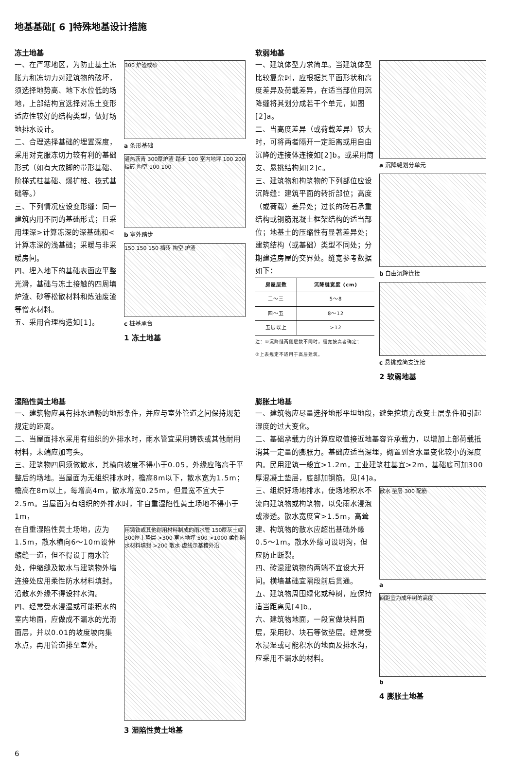地基基础[ 6 ]特殊地基设计措施
冻土地基
一、在严寒地区，为防止基土冻胀力和冻切力对建筑物的破坏，须选择地势高、地下水位低的场地，上部结构宜选择对冻土变形适应性较好的结构类型，做好场地排水设计。
二、合理选择基础的埋置深度，采用对克服冻切力较有利的基础形式（如有大放脚的带形基础、阶梯式柱基础、爆扩桩、筏式基础等。）
三、下列情况应设变形缝：同一建筑内用不同的基础形式；且采用埋深>计算冻深的深基础和<计算冻深的浅基础；采暖与非采暖房间。
四、埋入地下的基础表面应平整光滑，基础与冻土接触的四周填炉渣、砂等松散材料和炼油废渣等憎水材料。
五、采用合理构造如[1]。
300 炉渣或砂
a 条形基础
灌热沥青 300厚炉渣 踏步 100 室内地坪 100 200 挡砖 掏空 100 100
b 室外踏步
150 150 150 挡砖 掏空 炉渣
c 桩基承台
1 冻土地基
软弱地基
一、建筑体型力求简单。当建筑体型比较复杂时，应根据其平面形状和高度差异及荷载差异，在适当部位用沉降缝将其划分成若干个单元，如图[2]a。
二、当高度差异（或荷载差异）较大时，可将两者隔开一定距离或用自由沉降的连接体连接如[2]b。或采用筒支、悬挑结构如[2]c。
三、建筑物和构筑物的下列部位应设沉降缝：建筑平面的转折部位；高度（或荷载）差异处；过长的砖石承重结构或钢筋混凝土框架结构的适当部位；地基土的压缩性有显著差异处；建筑结构（或基础）类型不同处；分期建造房屋的交界处。缝宽参考数据如下：
| 房屋层数 | 沉降缝宽度 (cm) |
| --- | --- |
| 二～三 | 5～8 |
| 四～五 | 8～12 |
| 五层以上 | >12 |
注：①沉降缝两侧层数不同时，缝宽按高者确定；
②上表规定不适用于高层建筑。
a 沉降缝划分单元
b 自由沉降连接
c 悬挑或简支连接
2 软弱地基
湿陷性黄土地基
一、建筑物应具有排水通畅的地形条件，并应与室外管道之间保持规范规定的距离。
二、当屋面排水采用有组织的外排水时，雨水管宜采用铸铁或其他耐用材料，末端应加弯头。
三、建筑物四周须做散水，其横向坡度不得小于0.05，外缘应略高于平整后的场地。当屋面为无组织排水时，檐高8m以下，散水宽为1.5m；檐高在8m以上，每增高4m，散水增宽0.25m，但最宽不宜大于2.5m。当屋面为有组织的外排水时，非自重湿陷性黄土场地不得小于1m，
在自重湿陷性黄土场地，应为1.5m，散水横向6～10m设伸缩缝一道，但不得设于雨水管处，伸缩缝及散水与建筑物外墙连接处应用柔性防水材料填封。沿散水外缘不得设排水沟。
四、经常受水浸湿或可能积水的室内地面，应做成不漏水的光滑面层，并以0.01的坡度坡向集水点，再用管道排至室外。
用铸铁或其他耐用材料制成的雨水管 150厚灰土或300厚土垫层 >300 室内地坪 500 >1000 柔性防水材料填封 >200 散水 虚线示基槽外沿
3 湿陷性黄土地基
膨胀土地基
一、建筑物应尽量选择地形平坦地段，避免挖填方改变土层条件和引起湿度的过大变化。
二、基础承载力的计算应取值接近地基容许承载力，以增加上部荷载抵消其一定量的膨胀力。基础应适当深埋，砌置到含水量变化较小的深度内。民用建筑一般宜>1.2m，工业建筑柱基宜>2m，基础底可加300厚混凝土垫层，底部加钢筋。见[4]a。
三、组织好场地排水，使场地积水不流向建筑物或构筑物，以免雨水浸泡或渗透。散水宽度宜>1.5m，高耸建、构筑物的散水应超出基础外缘0.5～1m。散水外缘可设明沟，但应防止断裂。
四、砖混建筑物的两端不宜设大开间。横墙基础宜隔段前后贯通。
五、建筑物周围绿化或种树，应保持适当距离见[4]b。
六、建筑物地面，一段宜做块料面层，采用砂、块石等做垫层。经常受水浸湿或可能积水的地面及排水沟，应采用不漏水的材料。
散水 垫层 300 配筋
a
间距宜为成年树的高度
b
4 膨胀土地基
6